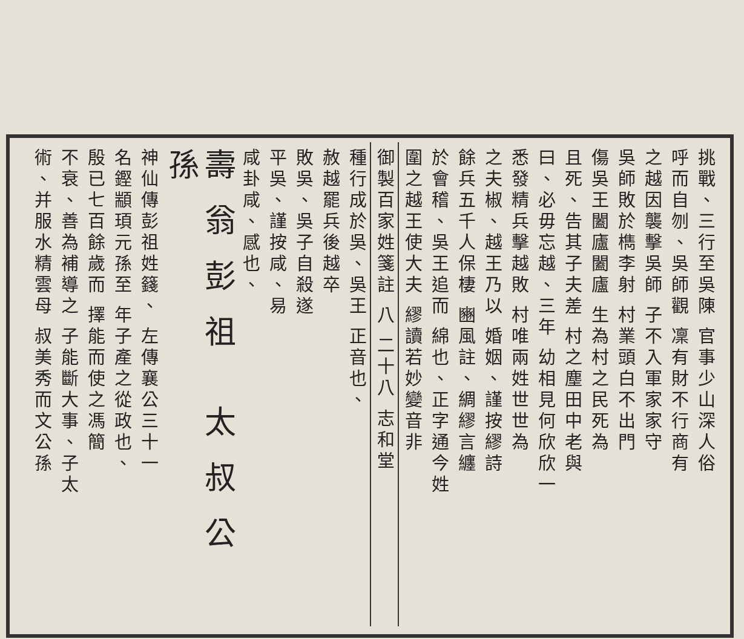挑戰、三行至吳陳 官事少山深人俗
呼而自刎、吳師觀 凜有財不行商有
之越因襲擊吳師 子不入軍家家守
吳師敗於檇李射 村業頭白不出門
傷吳王闔廬闔廬 生為村之民死為
且死、告其子夫差 村之塵田中老與
曰、必毋忘越、三年 幼相見何欣欣一
悉發精兵擊越敗 村唯兩姓世世為
之夫椒、越王乃以 婚姻、謹按繆詩
餘兵五千人保棲 豳風註、綢繆言纏
於會稽、吳王追而 綿也、正字通今姓
圍之越王使大夫 繆讀若妙變音非
御製百家姓箋註 八 二十八 志和堂
種行成於吳、吳王 正音也、
赦越罷兵後越卒
敗吳、吳子自殺遂
平吳、謹按咸、易
咸卦咸、感也、
壽翁彭祖 太叔公孫
神仙傳彭祖姓籛、 左傳襄公三十一
名鏗顓頊元孫至 年子產之從政也、
殷已七百餘歲而 擇能而使之馮簡
不衰、善為補導之 子能斷大事、子太
術、并服水精雲母 叔美秀而文公孫